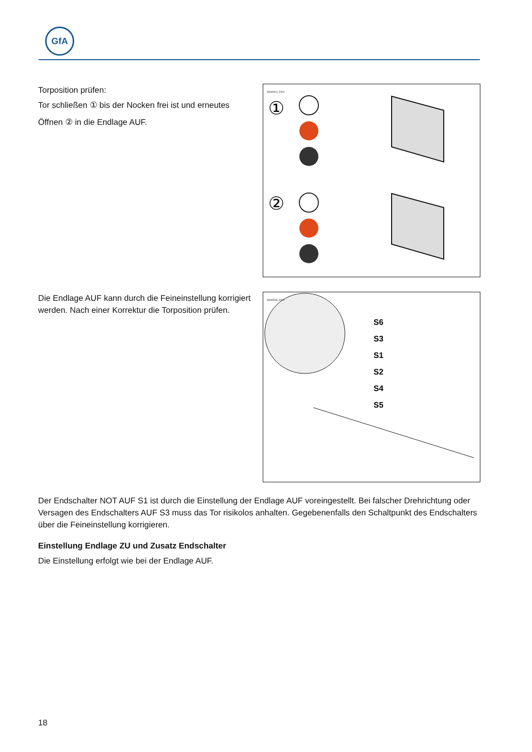GfA
Torposition prüfen:
Tor schließen ① bis der Nocken frei ist und erneutes
Öffnen ② in die Endlage AUF.
BAIAD01_Z001
①
②
Die Endlage AUF kann durch die Feineinstellung korrigiert werden. Nach einer Korrektur die Torposition prüfen.
BAIAE08_Z001
S6
S3
S1
S2
S4
S5
Der Endschalter NOT AUF S1 ist durch die Einstellung der Endlage AUF voreingestellt. Bei falscher Drehrichtung oder Versagen des Endschalters AUF S3 muss das Tor risikolos anhalten. Gegebenenfalls den Schaltpunkt des Endschalters über die Feineinstellung korrigieren.
Einstellung Endlage ZU und Zusatz Endschalter
Die Einstellung erfolgt wie bei der Endlage AUF.
18